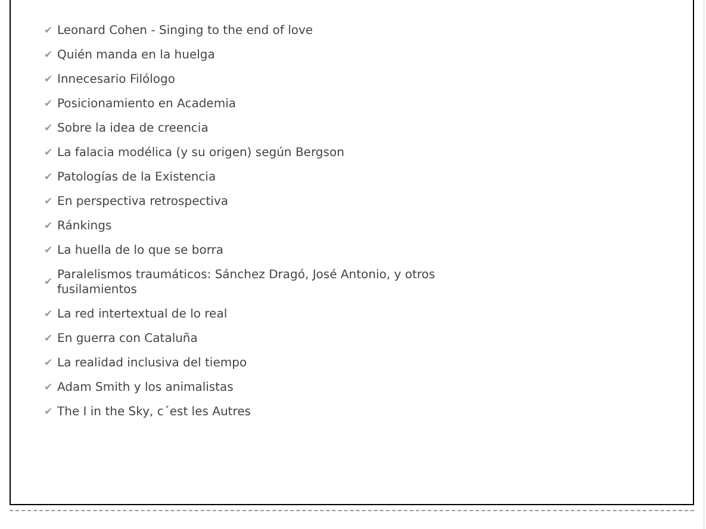✔ Leonard Cohen - Singing to the end of love
✔ Quién manda en la huelga
✔ Innecesario Filólogo
✔ Posicionamiento en Academia
✔ Sobre la idea de creencia
✔ La falacia modélica (y su origen) según Bergson
✔ Patologías de la Existencia
✔ En perspectiva retrospectiva
✔ Ránkings
✔ La huella de lo que se borra
✔ Paralelismos traumáticos: Sánchez Dragó, José Antonio, y otros fusilamientos
✔ La red intertextual de lo real
✔ En guerra con Cataluña
✔ La realidad inclusiva del tiempo
✔ Adam Smith y los animalistas
✔ The I in the Sky, c´est les Autres